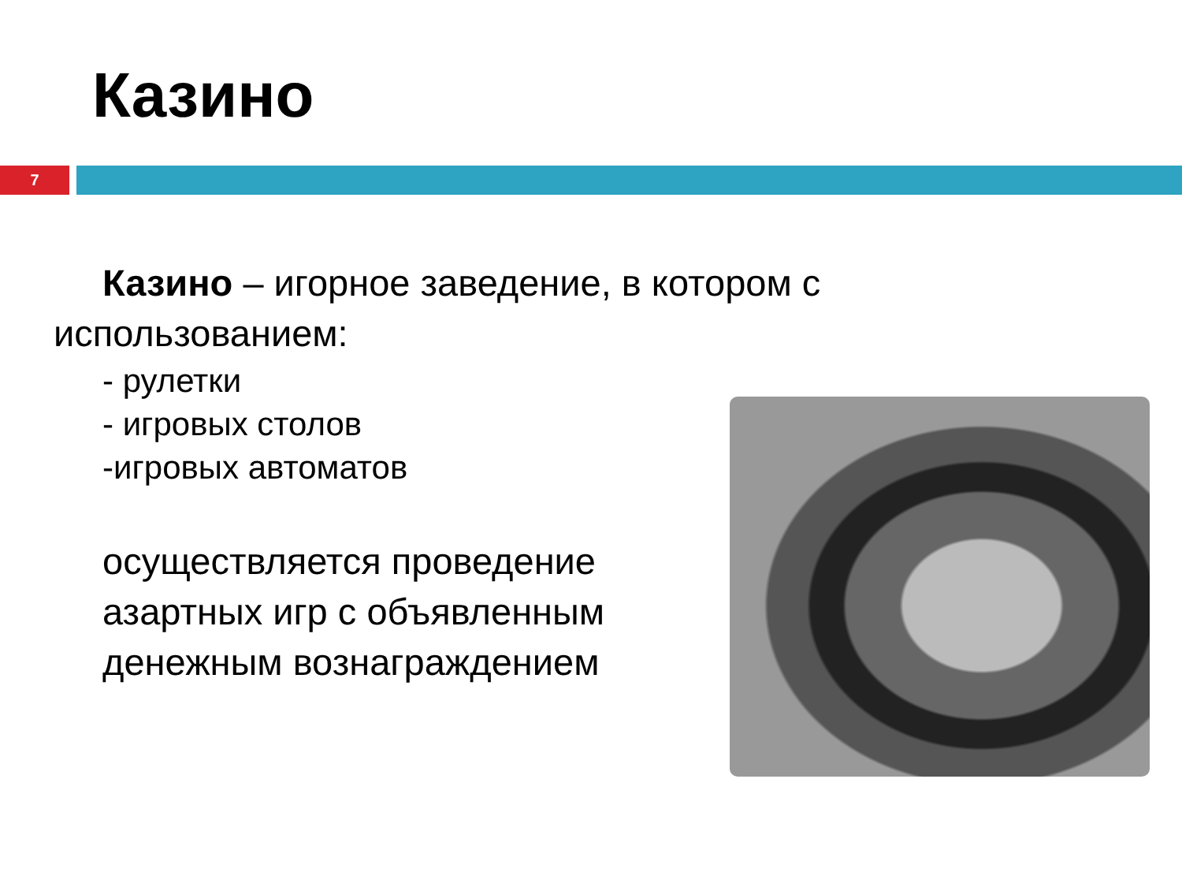Казино
7
Казино – игорное заведение, в котором с использованием:
- рулетки
- игровых столов
-игровых автоматов
осуществляется проведение азартных игр с объявленным денежным вознаграждением